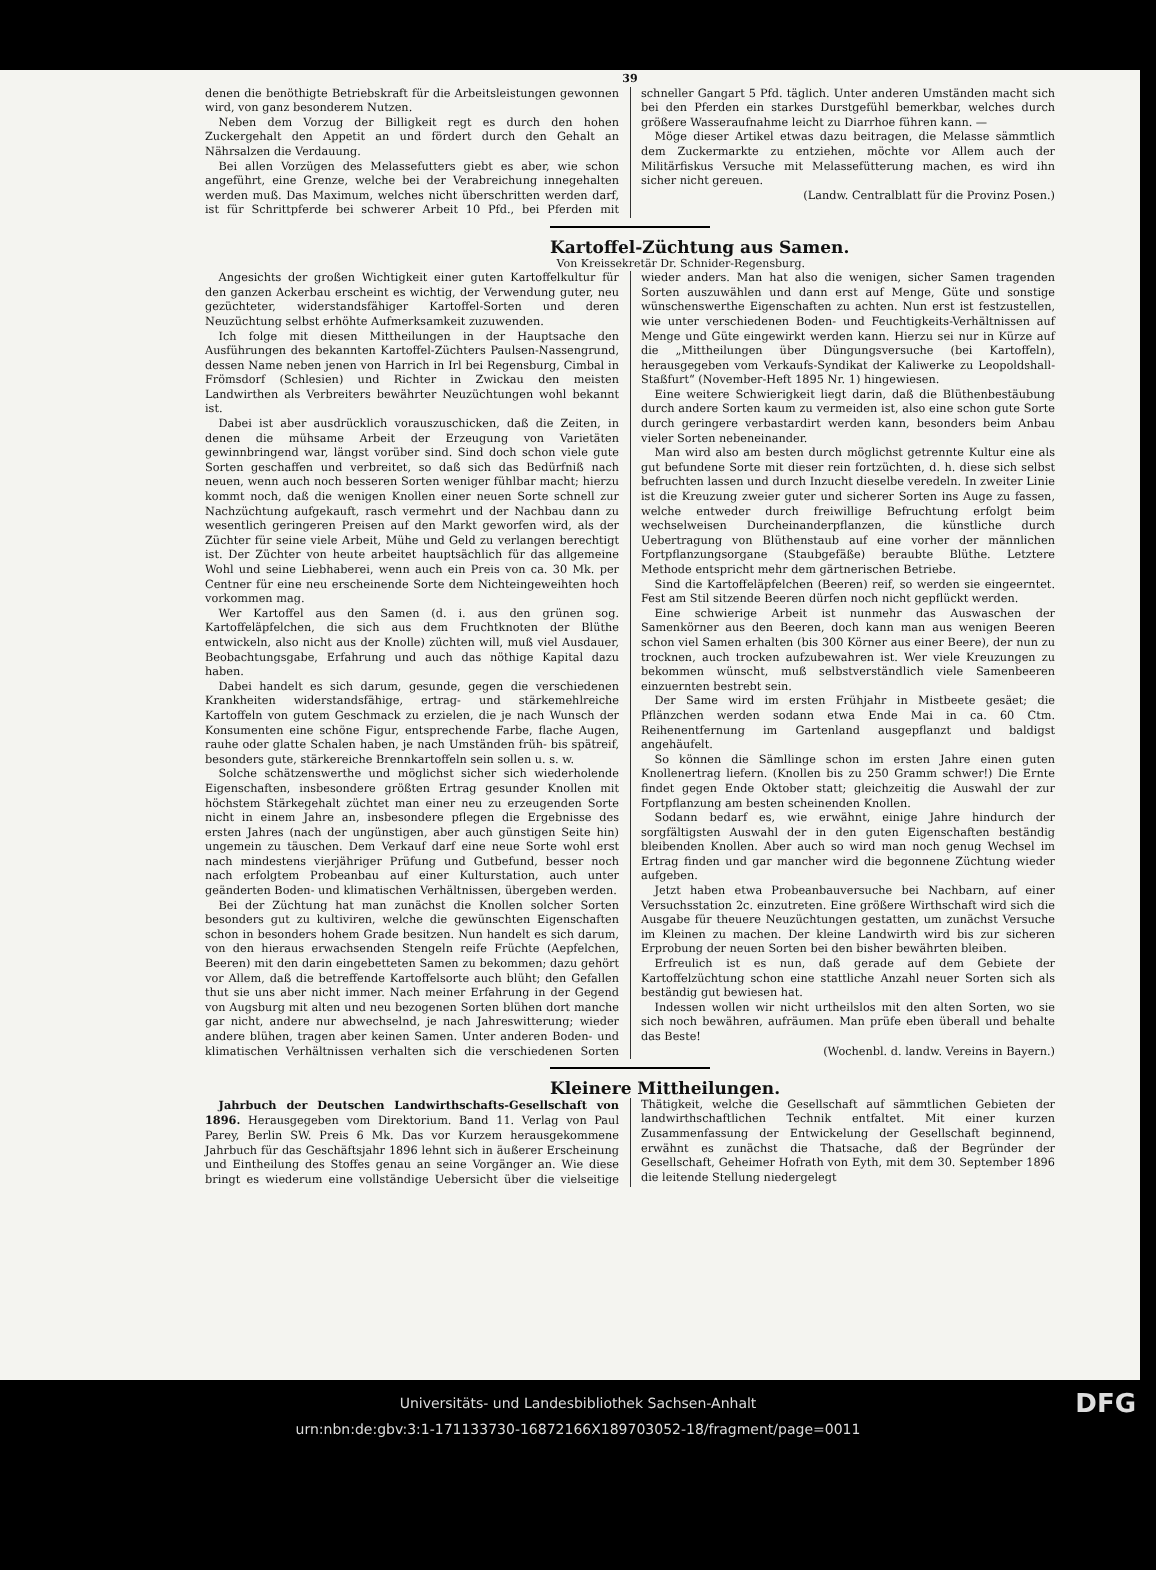39
denen die benöthigte Betriebskraft für die Arbeitsleistungen gewonnen wird, von ganz besonderem Nutzen.
Neben dem Vorzug der Billigkeit regt es durch den hohen Zuckergehalt den Appetit an und fördert durch den Gehalt an Nährsalzen die Verdauung.
Bei allen Vorzügen des Melassefutters giebt es aber, wie schon angeführt, eine Grenze, welche bei der Verabreichung innegehalten werden muß. Das Maximum, welches nicht überschritten werden darf, ist für Schrittpferde bei schwerer Arbeit 10 Pfd., bei Pferden mit schneller Gangart 5 Pfd. täglich. Unter anderen Umständen macht sich bei den Pferden ein starkes Durstgefühl bemerkbar, welches durch größere Wasseraufnahme leicht zu Diarrhoe führen kann. —
Möge dieser Artikel etwas dazu beitragen, die Melasse sämmtlich dem Zuckermarkte zu entziehen, möchte vor Allem auch der Militärfiskus Versuche mit Melassefütterung machen, es wird ihn sicher nicht gereuen.
(Landw. Centralblatt für die Provinz Posen.)
Kartoffel-Züchtung aus Samen.
Von Kreissekretär Dr. Schnider-Regensburg.
Angesichts der großen Wichtigkeit einer guten Kartoffelkultur für den ganzen Ackerbau erscheint es wichtig, der Verwendung guter, neu gezüchteter, widerstandsfähiger Kartoffel-Sorten und deren Neuzüchtung selbst erhöhte Aufmerksamkeit zuzuwenden.
Ich folge mit diesen Mittheilungen in der Hauptsache den Ausführungen des bekannten Kartoffel-Züchters Paulsen-Nassengrund, dessen Name neben jenen von Harrich in Irl bei Regensburg, Cimbal in Frömsdorf (Schlesien) und Richter in Zwickau den meisten Landwirthen als Verbreiters bewährter Neuzüchtungen wohl bekannt ist.
Dabei ist aber ausdrücklich vorauszuschicken, daß die Zeiten, in denen die mühsame Arbeit der Erzeugung von Varietäten gewinnbringend war, längst vorüber sind. Sind doch schon viele gute Sorten geschaffen und verbreitet, so daß sich das Bedürfniß nach neuen, wenn auch noch besseren Sorten weniger fühlbar macht; hierzu kommt noch, daß die wenigen Knollen einer neuen Sorte schnell zur Nachzüchtung aufgekauft, rasch vermehrt und der Nachbau dann zu wesentlich geringeren Preisen auf den Markt geworfen wird, als der Züchter für seine viele Arbeit, Mühe und Geld zu verlangen berechtigt ist. Der Züchter von heute arbeitet hauptsächlich für das allgemeine Wohl und seine Liebhaberei, wenn auch ein Preis von ca. 30 Mk. per Centner für eine neu erscheinende Sorte dem Nichteingeweihten hoch vorkommen mag.
Wer Kartoffel aus den Samen (d. i. aus den grünen sog. Kartoffeläpfelchen, die sich aus dem Fruchtknoten der Blüthe entwickeln, also nicht aus der Knolle) züchten will, muß viel Ausdauer, Beobachtungsgabe, Erfahrung und auch das nöthige Kapital dazu haben.
Dabei handelt es sich darum, gesunde, gegen die verschiedenen Krankheiten widerstandsfähige, ertrag- und stärkemehlreiche Kartoffeln von gutem Geschmack zu erzielen, die je nach Wunsch der Konsumenten eine schöne Figur, entsprechende Farbe, flache Augen, rauhe oder glatte Schalen haben, je nach Umständen früh- bis spätreif, besonders gute, stärkereiche Brennkartoffeln sein sollen u. s. w.
Solche schätzenswerthe und möglichst sicher sich wiederholende Eigenschaften, insbesondere größten Ertrag gesunder Knollen mit höchstem Stärkegehalt züchtet man einer neu zu erzeugenden Sorte nicht in einem Jahre an, insbesondere pflegen die Ergebnisse des ersten Jahres (nach der ungünstigen, aber auch günstigen Seite hin) ungemein zu täuschen. Dem Verkauf darf eine neue Sorte wohl erst nach mindestens vierjähriger Prüfung und Gutbefund, besser noch nach erfolgtem Probeanbau auf einer Kulturstation, auch unter geänderten Boden- und klimatischen Verhältnissen, übergeben werden.
Bei der Züchtung hat man zunächst die Knollen solcher Sorten besonders gut zu kultiviren, welche die gewünschten Eigenschaften schon in besonders hohem Grade besitzen. Nun handelt es sich darum, von den hieraus erwachsenden Stengeln reife Früchte (Aepfelchen, Beeren) mit den darin eingebetteten Samen zu bekommen; dazu gehört vor Allem, daß die betreffende Kartoffelsorte auch blüht; den Gefallen thut sie uns aber nicht immer. Nach meiner Erfahrung in der Gegend von Augsburg mit alten und neu bezogenen Sorten blühen dort manche gar nicht, andere nur abwechselnd, je nach Jahreswitterung; wieder andere blühen, tragen aber keinen Samen. Unter anderen Boden- und klimatischen Verhältnissen verhalten sich die verschiedenen Sorten wieder anders. Man hat also die wenigen, sicher Samen tragenden Sorten auszuwählen und dann erst auf Menge, Güte und sonstige wünschenswerthe Eigenschaften zu achten. Nun erst ist festzustellen, wie unter verschiedenen Boden- und Feuchtigkeits-Verhältnissen auf Menge und Güte eingewirkt werden kann. Hierzu sei nur in Kürze auf die „Mittheilungen über Düngungsversuche (bei Kartoffeln), herausgegeben vom Verkaufs-Syndikat der Kaliwerke zu Leopoldshall-Staßfurt“ (November-Heft 1895 Nr. 1) hingewiesen.
Eine weitere Schwierigkeit liegt darin, daß die Blüthenbestäubung durch andere Sorten kaum zu vermeiden ist, also eine schon gute Sorte durch geringere verbastardirt werden kann, besonders beim Anbau vieler Sorten nebeneinander.
Man wird also am besten durch möglichst getrennte Kultur eine als gut befundene Sorte mit dieser rein fortzüchten, d. h. diese sich selbst befruchten lassen und durch Inzucht dieselbe veredeln. In zweiter Linie ist die Kreuzung zweier guter und sicherer Sorten ins Auge zu fassen, welche entweder durch freiwillige Befruchtung erfolgt beim wechselweisen Durcheinanderpflanzen, die künstliche durch Uebertragung von Blüthenstaub auf eine vorher der männlichen Fortpflanzungsorgane (Staubgefäße) beraubte Blüthe. Letztere Methode entspricht mehr dem gärtnerischen Betriebe.
Sind die Kartoffeläpfelchen (Beeren) reif, so werden sie eingeerntet. Fest am Stil sitzende Beeren dürfen noch nicht gepflückt werden.
Eine schwierige Arbeit ist nunmehr das Auswaschen der Samenkörner aus den Beeren, doch kann man aus wenigen Beeren schon viel Samen erhalten (bis 300 Körner aus einer Beere), der nun zu trocknen, auch trocken aufzubewahren ist. Wer viele Kreuzungen zu bekommen wünscht, muß selbstverständlich viele Samenbeeren einzuernten bestrebt sein.
Der Same wird im ersten Frühjahr in Mistbeete gesäet; die Pflänzchen werden sodann etwa Ende Mai in ca. 60 Ctm. Reihenentfernung im Gartenland ausgepflanzt und baldigst angehäufelt.
So können die Sämllinge schon im ersten Jahre einen guten Knollenertrag liefern. (Knollen bis zu 250 Gramm schwer!) Die Ernte findet gegen Ende Oktober statt; gleichzeitig die Auswahl der zur Fortpflanzung am besten scheinenden Knollen.
Sodann bedarf es, wie erwähnt, einige Jahre hindurch der sorgfältigsten Auswahl der in den guten Eigenschaften beständig bleibenden Knollen. Aber auch so wird man noch genug Wechsel im Ertrag finden und gar mancher wird die begonnene Züchtung wieder aufgeben.
Jetzt haben etwa Probeanbauversuche bei Nachbarn, auf einer Versuchsstation 2c. einzutreten. Eine größere Wirthschaft wird sich die Ausgabe für theuere Neuzüchtungen gestatten, um zunächst Versuche im Kleinen zu machen. Der kleine Landwirth wird bis zur sicheren Erprobung der neuen Sorten bei den bisher bewährten bleiben.
Erfreulich ist es nun, daß gerade auf dem Gebiete der Kartoffelzüchtung schon eine stattliche Anzahl neuer Sorten sich als beständig gut bewiesen hat.
Indessen wollen wir nicht urtheilslos mit den alten Sorten, wo sie sich noch bewähren, aufräumen. Man prüfe eben überall und behalte das Beste!
(Wochenbl. d. landw. Vereins in Bayern.)
Kleinere Mittheilungen.
Jahrbuch der Deutschen Landwirthschafts-Gesellschaft von 1896. Herausgegeben vom Direktorium. Band 11. Verlag von Paul Parey, Berlin SW. Preis 6 Mk. Das vor Kurzem herausgekommene Jahrbuch für das Geschäftsjahr 1896 lehnt sich in äußerer Erscheinung und Eintheilung des Stoffes genau an seine Vorgänger an. Wie diese bringt es wiederum eine vollständige Uebersicht über die vielseitige Thätigkeit, welche die Gesellschaft auf sämmtlichen Gebieten der landwirthschaftlichen Technik entfaltet. Mit einer kurzen Zusammenfassung der Entwickelung der Gesellschaft beginnend, erwähnt es zunächst die Thatsache, daß der Begründer der Gesellschaft, Geheimer Hofrath von Eyth, mit dem 30. September 1896 die leitende Stellung niedergelegt
Universitäts- und Landesbibliothek Sachsen-Anhalt
urn:nbn:de:gbv:3:1-171133730-16872166X189703052-18/fragment/page=0011 DFG